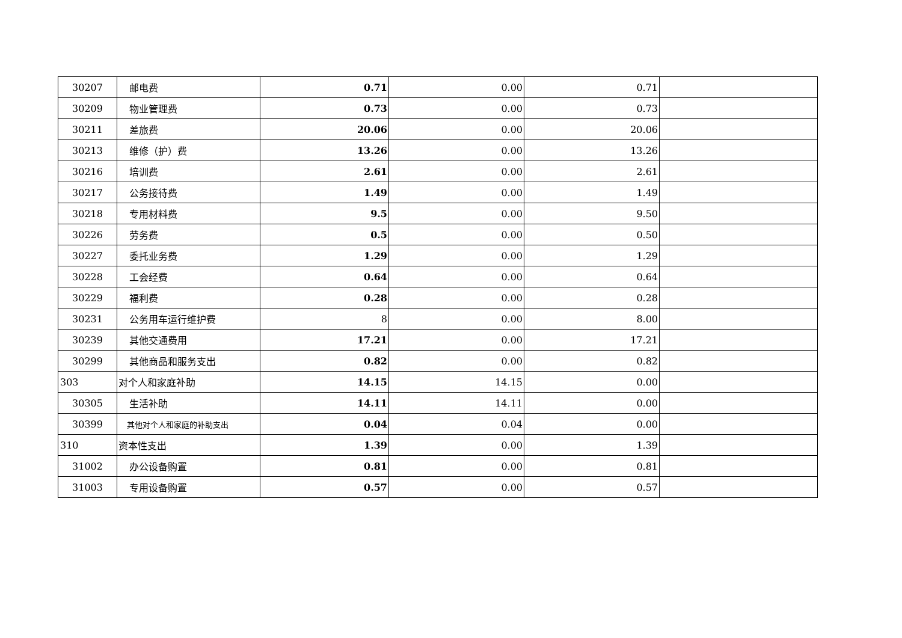| 30207 | 邮电费 | 0.71 | 0.00 | 0.71 | |
| 30209 | 物业管理费 | 0.73 | 0.00 | 0.73 | |
| 30211 | 差旅费 | 20.06 | 0.00 | 20.06 | |
| 30213 | 维修（护）费 | 13.26 | 0.00 | 13.26 | |
| 30216 | 培训费 | 2.61 | 0.00 | 2.61 | |
| 30217 | 公务接待费 | 1.49 | 0.00 | 1.49 | |
| 30218 | 专用材料费 | 9.5 | 0.00 | 9.50 | |
| 30226 | 劳务费 | 0.5 | 0.00 | 0.50 | |
| 30227 | 委托业务费 | 1.29 | 0.00 | 1.29 | |
| 30228 | 工会经费 | 0.64 | 0.00 | 0.64 | |
| 30229 | 福利费 | 0.28 | 0.00 | 0.28 | |
| 30231 | 公务用车运行维护费 | 8 | 0.00 | 8.00 | |
| 30239 | 其他交通费用 | 17.21 | 0.00 | 17.21 | |
| 30299 | 其他商品和服务支出 | 0.82 | 0.00 | 0.82 | |
| 303 | 对个人和家庭补助 | 14.15 | 14.15 | 0.00 | |
| 30305 | 生活补助 | 14.11 | 14.11 | 0.00 | |
| 30399 | 其他对个人和家庭的补助支出 | 0.04 | 0.04 | 0.00 | |
| 310 | 资本性支出 | 1.39 | 0.00 | 1.39 | |
| 31002 | 办公设备购置 | 0.81 | 0.00 | 0.81 | |
| 31003 | 专用设备购置 | 0.57 | 0.00 | 0.57 | |